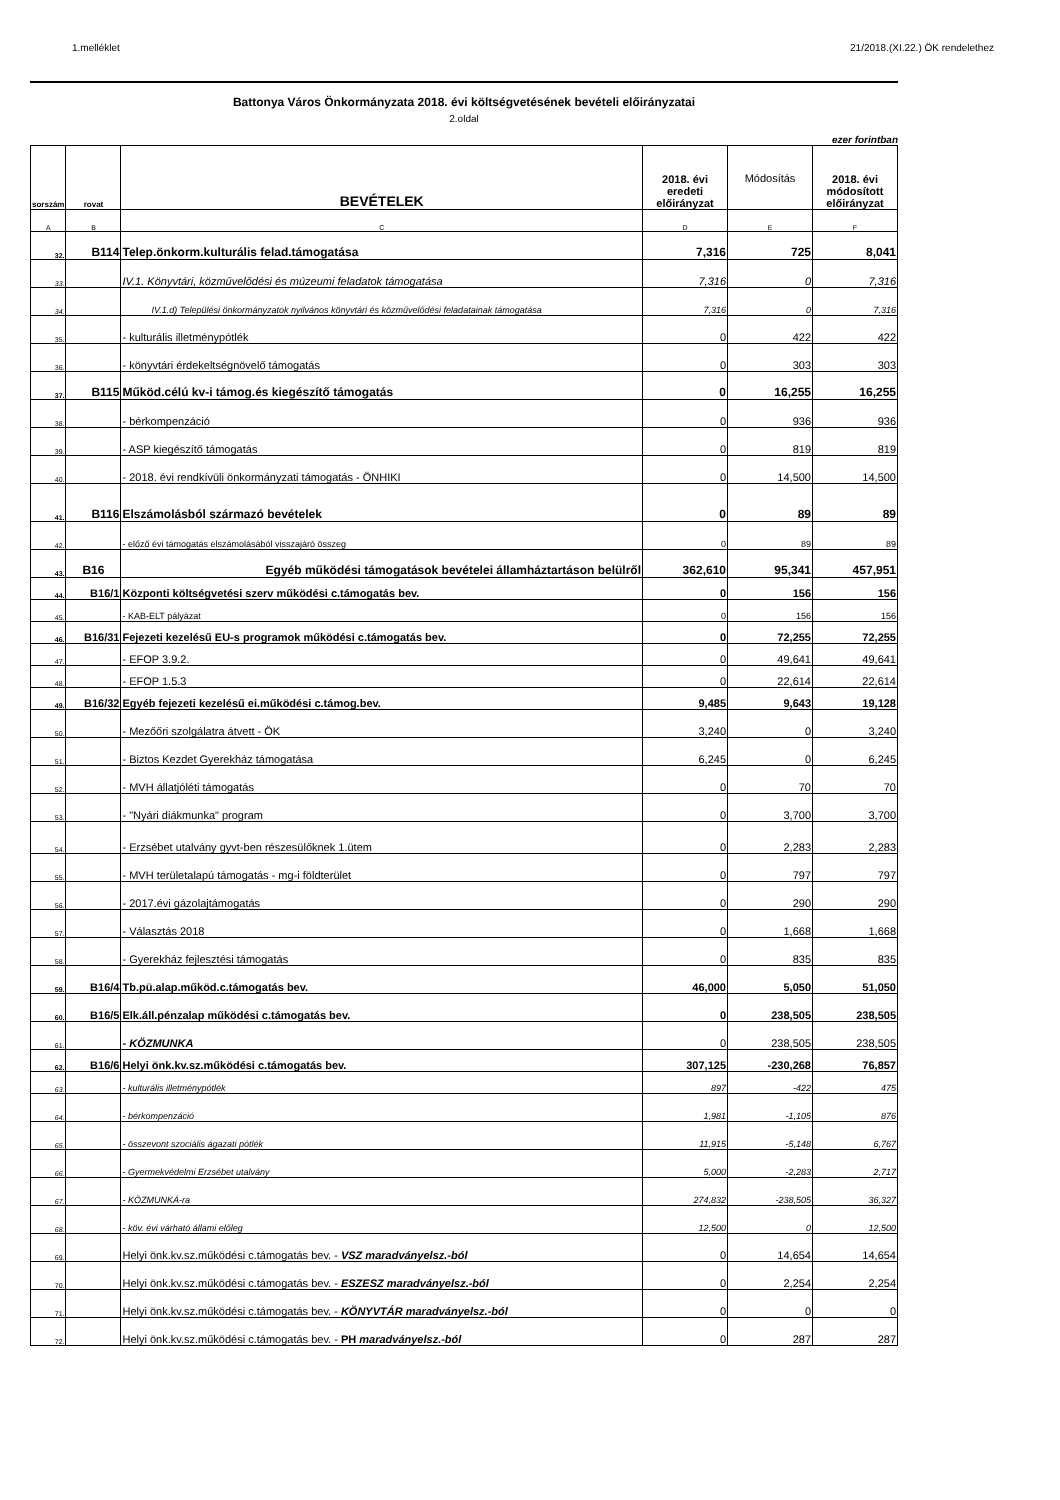1.melléklet 21/2018.(XI.22.) ÖK rendelethez
Battonya Város Önkormányzata 2018. évi költségvetésének bevételi előirányzatai
2.oldal
ezer forintban
| sorszám | rovat | BEVÉTELEK | 2018. évi eredeti előirányzat | Módosítás | 2018. évi módosított előirányzat |
| --- | --- | --- | --- | --- | --- |
| A | B | C | D | E | F |
| 32. | B114 | Telep.önkorm.kulturális felad.támogatása | 7,316 | 725 | 8,041 |
| 33. | | IV.1. Könyvtári, közművelődési és múzeumi feladatok támogatása | 7,316 | 0 | 7,316 |
| 34. | | IV.1.d) Települési önkormányzatok nyilvános könyvtári és közművelődési feladatainak támogatása | 7,316 | 0 | 7,316 |
| 35. | | - kulturális illetménypótlék | 0 | 422 | 422 |
| 36. | | - könyvtári érdekeltségnövelő támogatás | 0 | 303 | 303 |
| 37. | B115 | Működ.célú kv-i támog.és kiegészítő támogatás | 0 | 16,255 | 16,255 |
| 38. | | - bérkompenzáció | 0 | 936 | 936 |
| 39. | | - ASP kiegészítő támogatás | 0 | 819 | 819 |
| 40. | | - 2018. évi rendkívüli önkormányzati támogatás - ÖNHIKI | 0 | 14,500 | 14,500 |
| 41. | B116 | Elszámolásból származó bevételek | 0 | 89 | 89 |
| 42. | | - előző évi támogatás elszámolásából visszajáró összeg | 0 | 89 | 89 |
| 43. | B16 | Egyéb működési támogatások bevételei államháztartáson belülről | 362,610 | 95,341 | 457,951 |
| 44. | B16/1 | Központi költségvetési szerv működési c.támogatás bev. | 0 | 156 | 156 |
| 45. | | - KAB-ELT pályázat | 0 | 156 | 156 |
| 46. | B16/31 | Fejezeti kezelésű EU-s programok működési c.támogatás bev. | 0 | 72,255 | 72,255 |
| 47. | | - EFOP 3.9.2. | 0 | 49,641 | 49,641 |
| 48. | | - EFOP 1.5.3 | 0 | 22,614 | 22,614 |
| 49. | B16/32 | Egyéb fejezeti kezelésű ei.működési c.támog.bev. | 9,485 | 9,643 | 19,128 |
| 50. | | - Mezőőri szolgálatra átvett - ÖK | 3,240 | 0 | 3,240 |
| 51. | | - Biztos Kezdet Gyerekház támogatása | 6,245 | 0 | 6,245 |
| 52. | | - MVH állatjóléti támogatás | 0 | 70 | 70 |
| 53. | | - "Nyári diákmunka" program | 0 | 3,700 | 3,700 |
| 54. | | - Erzsébet utalvány gyvt-ben részesülőknek 1.ütem | 0 | 2,283 | 2,283 |
| 55. | | - MVH területalapú támogatás - mg-i földterület | 0 | 797 | 797 |
| 56. | | - 2017.évi gázolajtámogatás | 0 | 290 | 290 |
| 57. | | - Választás 2018 | 0 | 1,668 | 1,668 |
| 58. | | - Gyerekház fejlesztési támogatás | 0 | 835 | 835 |
| 59. | B16/4 | Tb.pü.alap.működ.c.támogatás bev. | 46,000 | 5,050 | 51,050 |
| 60. | B16/5 | Elk.áll.pénzalap működési c.támogatás bev. | 0 | 238,505 | 238,505 |
| 61. | | - KÖZMUNKA | 0 | 238,505 | 238,505 |
| 62. | B16/6 | Helyi önk.kv.sz.működési c.támogatás bev. | 307,125 | -230,268 | 76,857 |
| 63. | | - kulturális illetménypótlék | 897 | -422 | 475 |
| 64. | | - bérkompenzáció | 1,981 | -1,105 | 876 |
| 65. | | - összevont szociális ágazati pótlék | 11,915 | -5,148 | 6,767 |
| 66. | | - Gyermekvédelmi Erzsébet utalvány | 5,000 | -2,283 | 2,717 |
| 67. | | - KÖZMUNKÁ-ra | 274,832 | -238,505 | 36,327 |
| 68. | | - köv. évi várható állami előleg | 12,500 | 0 | 12,500 |
| 69. | | Helyi önk.kv.sz.működési c.támogatás bev. - VSZ maradványelsz.-ból | 0 | 14,654 | 14,654 |
| 70. | | Helyi önk.kv.sz.működési c.támogatás bev. - ESZESZ maradványelsz.-ból | 0 | 2,254 | 2,254 |
| 71. | | Helyi önk.kv.sz.működési c.támogatás bev. - KÖNYVTÁR maradványelsz.-ból | 0 | 0 | 0 |
| 72. | | Helyi önk.kv.sz.működési c.támogatás bev. - PH maradványelsz.-ból | 0 | 287 | 287 |